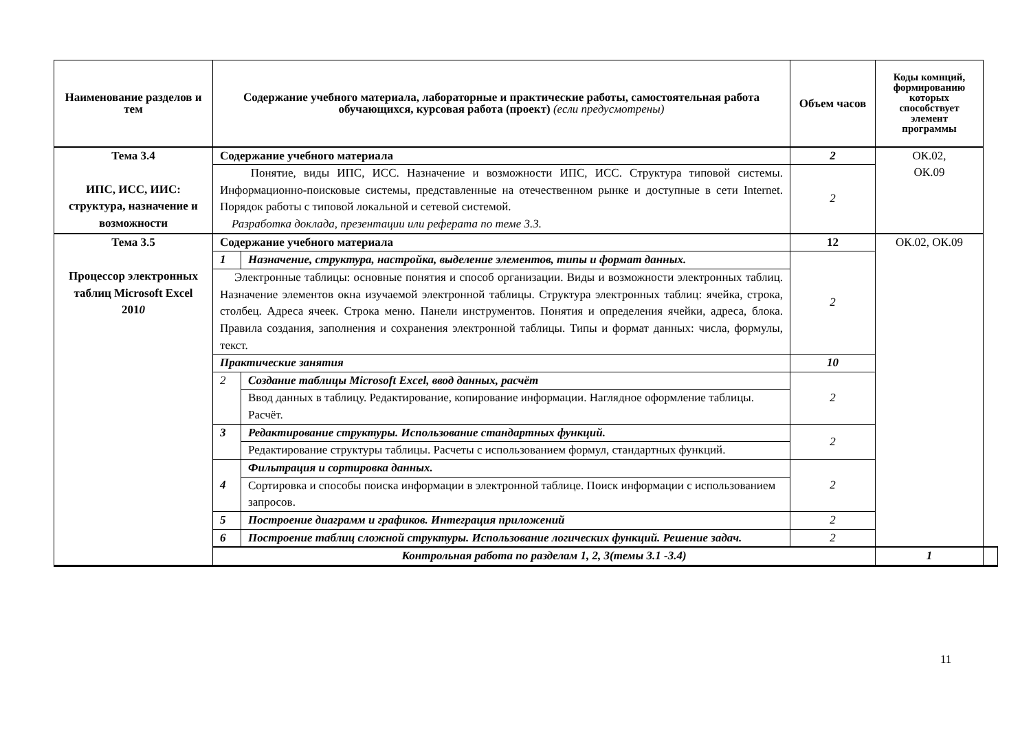| Наименование разделов и тем | Содержание учебного материала, лабораторные и практические работы, самостоятельная работа обучающихся, курсовая работа (проект) (если предусмотрены) | | Объем часов | Коды комнций, формированию которых способствует элемент программы | |
| --- | --- | --- | --- | --- | --- |
| Тема 3.4 ИПС, ИСС, ИИС: структура, назначение и возможности | Содержание учебного материала | | 2 | ОК.02, ОК.09 | |
| | Понятие, виды ИПС, ИСС. Назначение и возможности ИПС, ИСС. Структура типовой системы. Информационно-поисковые системы, представленные на отечественном рынке и доступные в сети Internet. Порядок работы с типовой локальной и сетевой системой. Разработка доклада, презентации или реферата по теме 3.3. | | 2 | | |
| Тема 3.5 Процессор электронных таблиц Microsoft Excel 201 0 | Содержание учебного материала | | 12 | ОК.02, ОК.09 | |
| | 1 | Назначение, структура, настройка, выделение элементов, типы и формат данных. | 2 | | |
| | Электронные таблицы: основные понятия и способ организации. Виды и возможности электронных таблиц. Назначение элементов окна изучаемой электронной таблицы. Структура электронных таблиц: ячейка, строка, столбец. Адреса ячеек. Строка меню. Панели инструментов. Понятия и определения ячейки, адреса, блока. Правила создания, заполнения и сохранения электронной таблицы. Типы и формат данных: числа, формулы, текст. | | | | |
| | Практические занятия | | 10 | | |
| | 2 | Создание таблицы Microsoft Excel, ввод данных, расчёт | 2 | | |
| | | Ввод данных в таблицу. Редактирование, копирование информации. Наглядное оформление таблицы. Расчёт. | | | |
| | 3 | Редактирование структуры. Использование стандартных функций. | 2 | | |
| | | Редактирование структуры таблицы. Расчеты с использованием формул, стандартных функций. | | | |
| | 4 | Фильтрация и сортировка данных. | 2 | | |
| | | Сортировка и способы поиска информации в электронной таблице. Поиск информации с использованием запросов. | | | |
| | 5 | Построение диаграмм и графиков. Интеграция приложений | 2 | | |
| | 6 | Построение таблиц сложной структуры. Использование логических функций. Решение задач. | 2 | | |
| | Контрольная работа по разделам 1, 2, 3(темы 3.1 -3.4) | | | 1 | |
11